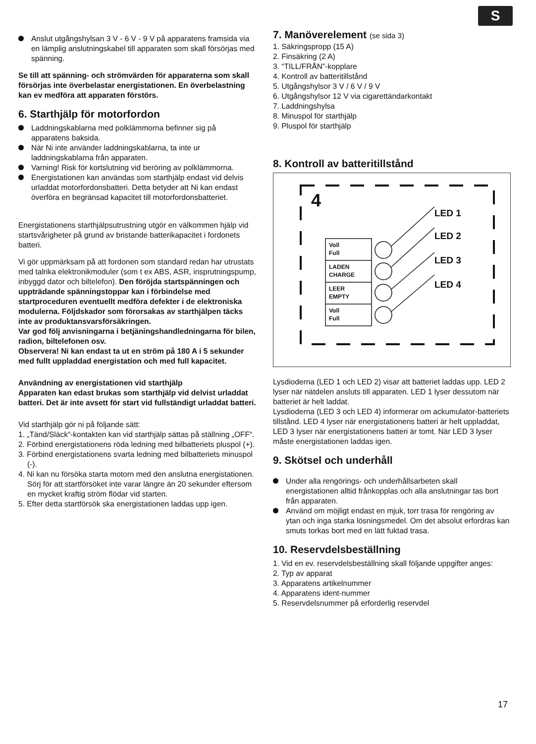S
Anslut utgångshylsan 3 V - 6 V - 9 V på apparatens framsida via en lämplig anslutningskabel till apparaten som skall försörjas med spänning.
Se till att spänning- och strömvärden för apparaterna som skall försörjas inte överbelastar energistationen. En överbelastning kan ev medföra att apparaten förstörs.
6. Starthjälp för motorfordon
Laddningskablarna med polklämmorna befinner sig på apparatens baksida.
När Ni inte använder laddningskablarna, ta inte ur laddningskablarna från apparaten.
Varning! Risk för kortslutning vid beröring av polklämmorna.
Energistationen kan användas som starthjälp endast vid delvis urladdat motorfordonsbatteri. Detta betyder att Ni kan endast överföra en begränsad kapacitet till motorfordonsbatteriet.
Energistationens starthjälpsutrustning utgör en välkommen hjälp vid startsvårigheter på grund av bristande batterikapacitet i fordonets batteri.
Vi gör uppmärksam på att fordonen som standard redan har utrustats med talrika elektronikmoduler (som t ex ABS, ASR, insprutningspump, inbyggd dator och biltelefon). Den föröjda startspänningen och uppträdande spänningstoppar kan i förbindelse med startproceduren eventuellt medföra defekter i de elektroniska modulerna. Följdskador som förorsakas av starthjälpen täcks inte av produktansvarsförsäkringen.
Var god följ anvisningarna i betjäningshandledningarna för bilen, radion, biltelefonen osv.
Observera! Ni kan endast ta ut en ström på 180 A i 5 sekunder med fullt uppladdad energistation och med full kapacitet.
Användning av energistationen vid starthjälp
Apparaten kan edast brukas som starthjälp vid delvist urladdat batteri. Det är inte avsett för start vid fullständigt urladdat batteri.
Vid starthjälp gör ni på följande sätt:
1. „Tänd/Släck“-kontakten kan vid starthjälp sättas på ställning „OFF“.
2. Förbind energistationens röda ledning med bilbatteriets pluspol (+).
3. Förbind energistationens svarta ledning med bilbatteriets minuspol (-).
4. Ni kan nu försöka starta motorn med den anslutna energistationen. Sörj för att startförsöket inte varar längre än 20 sekunder eftersom en mycket kraftig ström flödar vid starten.
5. Efter detta startförsök ska energistationen laddas upp igen.
7. Manöverelement (se sida 3)
1. Säkringspropp (15 A)
2. Finsäkring (2 A)
3. “TILL/FRÅN”-kopplare
4. Kontroll av batteritillstånd
5. Utgångshylsor 3 V / 6 V / 9 V
6. Utgångshylsor 12 V via cigarettändarkontakt
7. Laddningshylsa
8. Minuspol för starthjälp
9. Pluspol för starthjälp
8. Kontroll av batteritillstånd
4
LED 1
LED 2
LED 3
LED 4
Voll
Full
LADEN
CHARGE
LEER
EMPTY
Voll
Full
Lysdioderna (LED 1 och LED 2) visar att batteriet laddas upp. LED 2 lyser när nätdelen ansluts till apparaten. LED 1 lyser dessutom när batteriet är helt laddat.
Lysdioderna (LED 3 och LED 4) informerar om ackumulator-batteriets tillstånd. LED 4 lyser när energistationens batteri är helt uppladdat, LED 3 lyser när energistationens batteri är tomt. När LED 3 lyser måste energistationen laddas igen.
9. Skötsel och underhåll
Under alla rengörings- och underhållsarbeten skall energistationen alltid frånkopplas och alla anslutningar tas bort från apparaten.
Använd om möjligt endast en mjuk, torr trasa för rengöring av ytan och inga starka lösningsmedel. Om det absolut erfordras kan smuts torkas bort med en lätt fuktad trasa.
10. Reservdelsbeställning
1. Vid en ev. reservdelsbeställning skall följande uppgifter anges:
2. Typ av apparat
3. Apparatens artikelnummer
4. Apparatens ident-nummer
5. Reservdelsnummer på erforderlig reservdel
17